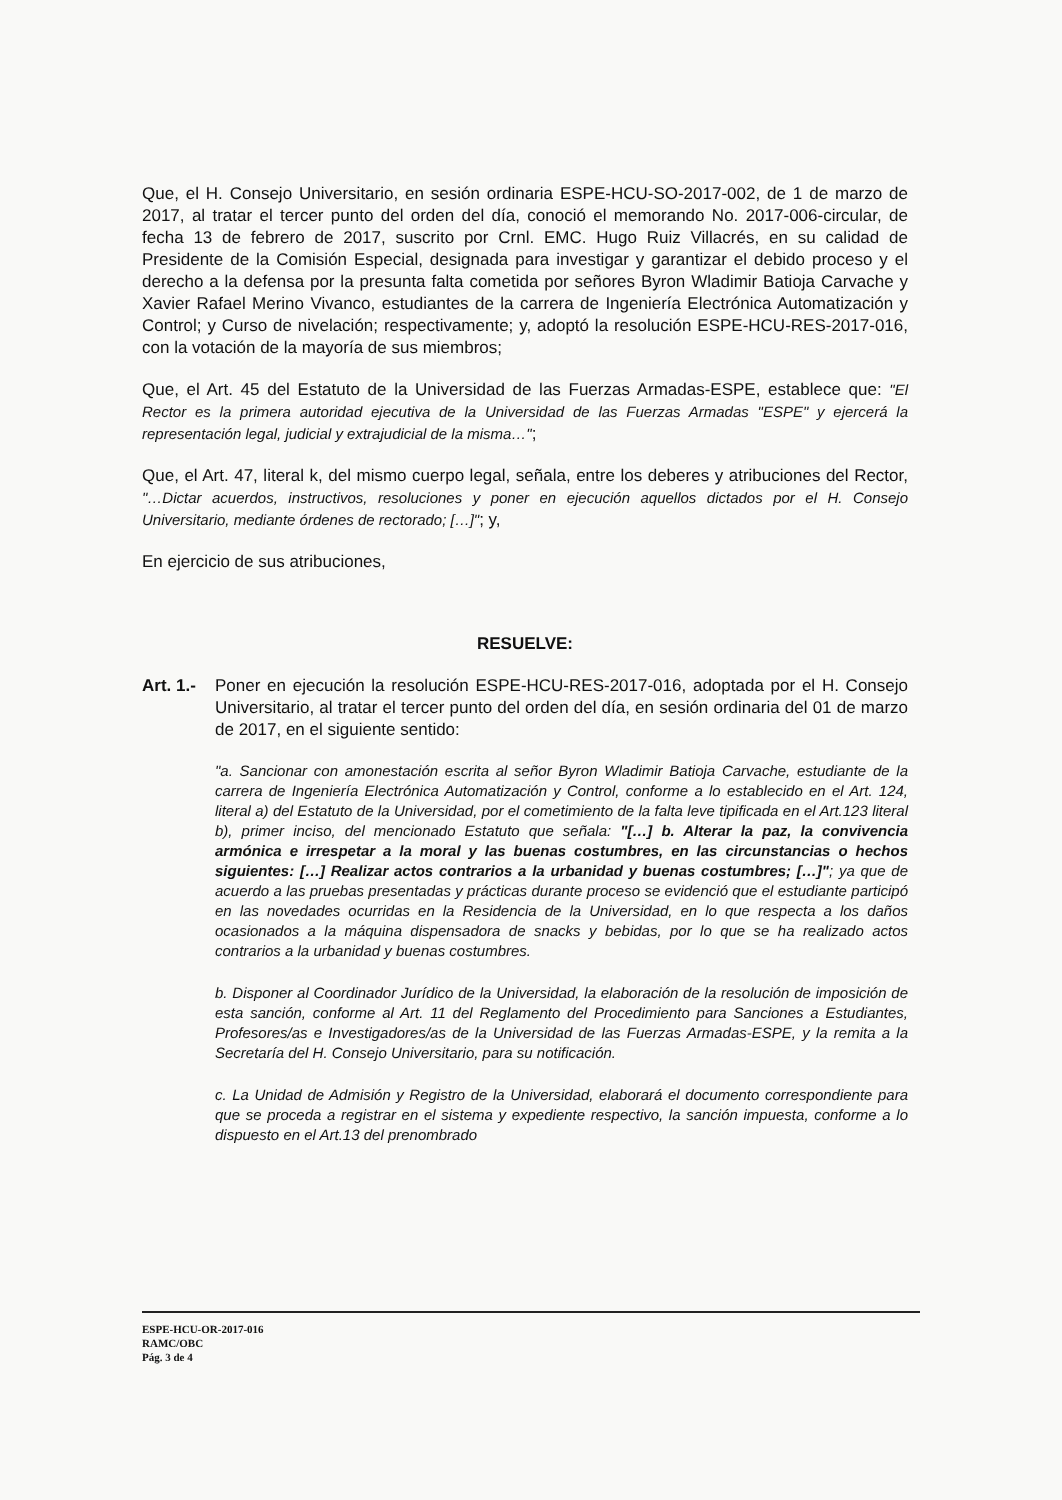Que, el H. Consejo Universitario, en sesión ordinaria ESPE-HCU-SO-2017-002, de 1 de marzo de 2017, al tratar el tercer punto del orden del día, conoció el memorando No. 2017-006-circular, de fecha 13 de febrero de 2017, suscrito por Crnl. EMC. Hugo Ruiz Villacrés, en su calidad de Presidente de la Comisión Especial, designada para investigar y garantizar el debido proceso y el derecho a la defensa por la presunta falta cometida por señores Byron Wladimir Batioja Carvache y Xavier Rafael Merino Vivanco, estudiantes de la carrera de Ingeniería Electrónica Automatización y Control; y Curso de nivelación; respectivamente; y, adoptó la resolución ESPE-HCU-RES-2017-016, con la votación de la mayoría de sus miembros;
Que, el Art. 45 del Estatuto de la Universidad de las Fuerzas Armadas-ESPE, establece que: "El Rector es la primera autoridad ejecutiva de la Universidad de las Fuerzas Armadas "ESPE" y ejercerá la representación legal, judicial y extrajudicial de la misma…";
Que, el Art. 47, literal k, del mismo cuerpo legal, señala, entre los deberes y atribuciones del Rector, "…Dictar acuerdos, instructivos, resoluciones y poner en ejecución aquellos dictados por el H. Consejo Universitario, mediante órdenes de rectorado; […]"; y,
En ejercicio de sus atribuciones,
RESUELVE:
Art. 1.- Poner en ejecución la resolución ESPE-HCU-RES-2017-016, adoptada por el H. Consejo Universitario, al tratar el tercer punto del orden del día, en sesión ordinaria del 01 de marzo de 2017, en el siguiente sentido:
"a. Sancionar con amonestación escrita al señor Byron Wladimir Batioja Carvache, estudiante de la carrera de Ingeniería Electrónica Automatización y Control, conforme a lo establecido en el Art. 124, literal a) del Estatuto de la Universidad, por el cometimiento de la falta leve tipificada en el Art.123 literal b), primer inciso, del mencionado Estatuto que señala: "[…] b. Alterar la paz, la convivencia armónica e irrespetar a la moral y las buenas costumbres, en las circunstancias o hechos siguientes: […] Realizar actos contrarios a la urbanidad y buenas costumbres; […]"; ya que de acuerdo a las pruebas presentadas y prácticas durante proceso se evidenció que el estudiante participó en las novedades ocurridas en la Residencia de la Universidad, en lo que respecta a los daños ocasionados a la máquina dispensadora de snacks y bebidas, por lo que se ha realizado actos contrarios a la urbanidad y buenas costumbres.
b. Disponer al Coordinador Jurídico de la Universidad, la elaboración de la resolución de imposición de esta sanción, conforme al Art. 11 del Reglamento del Procedimiento para Sanciones a Estudiantes, Profesores/as e Investigadores/as de la Universidad de las Fuerzas Armadas-ESPE, y la remita a la Secretaría del H. Consejo Universitario, para su notificación.
c. La Unidad de Admisión y Registro de la Universidad, elaborará el documento correspondiente para que se proceda a registrar en el sistema y expediente respectivo, la sanción impuesta, conforme a lo dispuesto en el Art.13 del prenombrado
ESPE-HCU-OR-2017-016
RAMC/OBC
Pág. 3 de 4